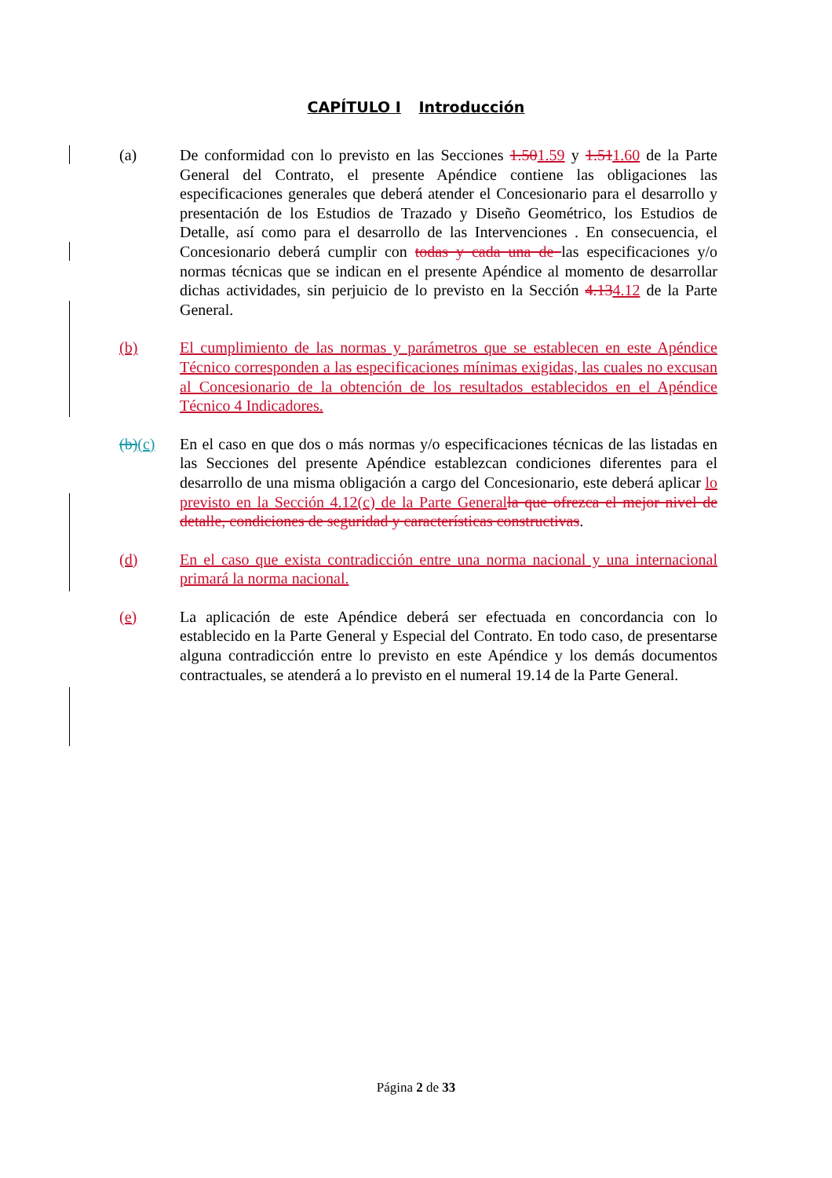CAPÍTULO I Introducción
(a) De conformidad con lo previsto en las Secciones 1.501.59 y 1.511.60 de la Parte General del Contrato, el presente Apéndice contiene las obligaciones las especificaciones generales que deberá atender el Concesionario para el desarrollo y presentación de los Estudios de Trazado y Diseño Geométrico, los Estudios de Detalle, así como para el desarrollo de las Intervenciones . En consecuencia, el Concesionario deberá cumplir con todas y cada una de las especificaciones y/o normas técnicas que se indican en el presente Apéndice al momento de desarrollar dichas actividades, sin perjuicio de lo previsto en la Sección 4.134.12 de la Parte General.
(b) El cumplimiento de las normas y parámetros que se establecen en este Apéndice Técnico corresponden a las especificaciones mínimas exigidas, las cuales no excusan al Concesionario de la obtención de los resultados establecidos en el Apéndice Técnico 4 Indicadores.
(b)(c) En el caso en que dos o más normas y/o especificaciones técnicas de las listadas en las Secciones del presente Apéndice establezcan condiciones diferentes para el desarrollo de una misma obligación a cargo del Concesionario, este deberá aplicar lo previsto en la Sección 4.12(c) de la Parte Generalla que ofrezca el mejor nivel de detalle, condiciones de seguridad y características constructivas.
(d) En el caso que exista contradicción entre una norma nacional y una internacional primará la norma nacional.
(e) La aplicación de este Apéndice deberá ser efectuada en concordancia con lo establecido en la Parte General y Especial del Contrato. En todo caso, de presentarse alguna contradicción entre lo previsto en este Apéndice y los demás documentos contractuales, se atenderá a lo previsto en el numeral 19.14 de la Parte General.
Página 2 de 33